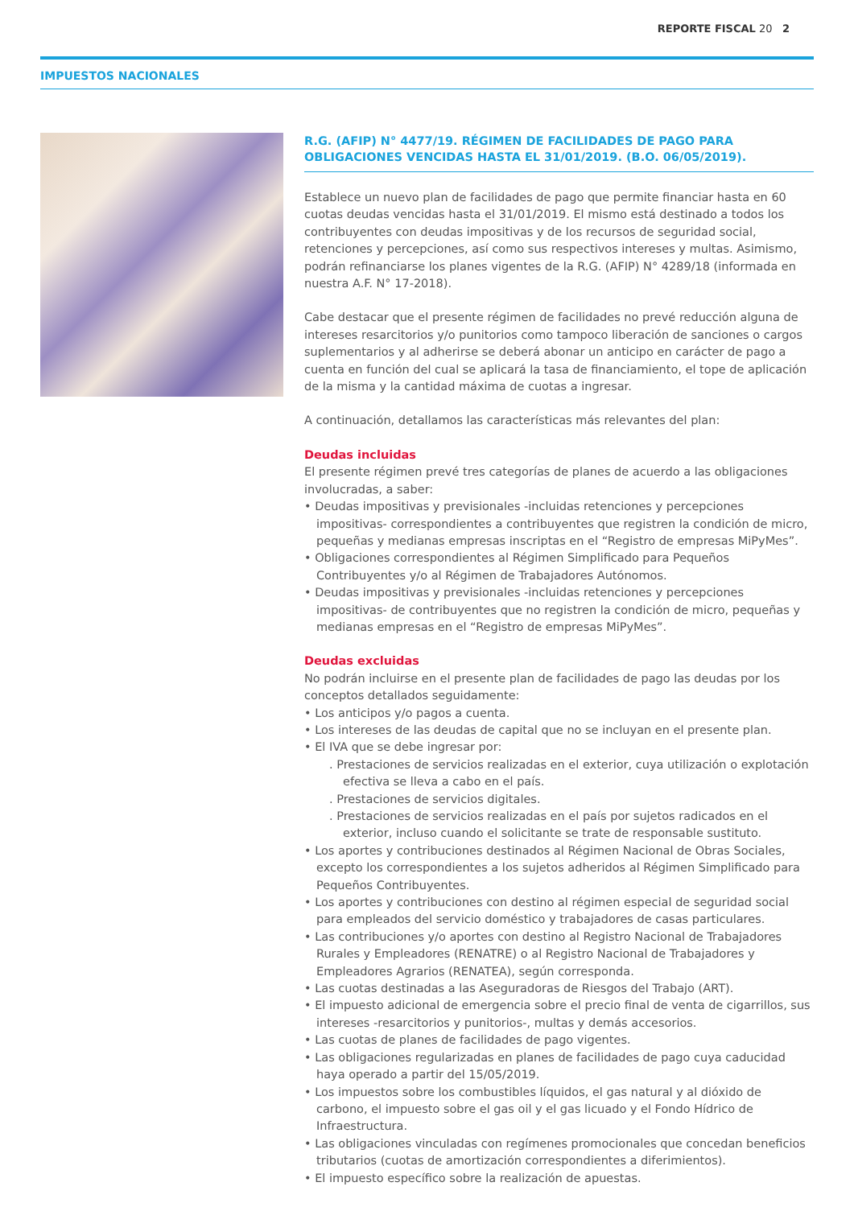REPORTE FISCAL 20 2
IMPUESTOS NACIONALES
R.G. (AFIP) N° 4477/19. RÉGIMEN DE FACILIDADES DE PAGO PARA OBLIGACIONES VENCIDAS HASTA EL 31/01/2019. (B.O. 06/05/2019).
Establece un nuevo plan de facilidades de pago que permite financiar hasta en 60 cuotas deudas vencidas hasta el 31/01/2019. El mismo está destinado a todos los contribuyentes con deudas impositivas y de los recursos de seguridad social, retenciones y percepciones, así como sus respectivos intereses y multas. Asimismo, podrán refinanciarse los planes vigentes de la R.G. (AFIP) N° 4289/18 (informada en nuestra A.F. N° 17-2018).
Cabe destacar que el presente régimen de facilidades no prevé reducción alguna de intereses resarcitorios y/o punitorios como tampoco liberación de sanciones o cargos suplementarios y al adherirse se deberá abonar un anticipo en carácter de pago a cuenta en función del cual se aplicará la tasa de financiamiento, el tope de aplicación de la misma y la cantidad máxima de cuotas a ingresar.
A continuación, detallamos las características más relevantes del plan:
Deudas incluidas
El presente régimen prevé tres categorías de planes de acuerdo a las obligaciones involucradas, a saber:
• Deudas impositivas y previsionales -incluidas retenciones y percepciones impositivas- correspondientes a contribuyentes que registren la condición de micro, pequeñas y medianas empresas inscriptas en el “Registro de empresas MiPyMes”.
• Obligaciones correspondientes al Régimen Simplificado para Pequeños Contribuyentes y/o al Régimen de Trabajadores Autónomos.
• Deudas impositivas y previsionales -incluidas retenciones y percepciones impositivas- de contribuyentes que no registren la condición de micro, pequeñas y medianas empresas en el “Registro de empresas MiPyMes”.
Deudas excluidas
No podrán incluirse en el presente plan de facilidades de pago las deudas por los conceptos detallados seguidamente:
• Los anticipos y/o pagos a cuenta.
• Los intereses de las deudas de capital que no se incluyan en el presente plan.
• El IVA que se debe ingresar por:
. Prestaciones de servicios realizadas en el exterior, cuya utilización o explotación efectiva se lleva a cabo en el país.
. Prestaciones de servicios digitales.
. Prestaciones de servicios realizadas en el país por sujetos radicados en el exterior, incluso cuando el solicitante se trate de responsable sustituto.
• Los aportes y contribuciones destinados al Régimen Nacional de Obras Sociales, excepto los correspondientes a los sujetos adheridos al Régimen Simplificado para Pequeños Contribuyentes.
• Los aportes y contribuciones con destino al régimen especial de seguridad social para empleados del servicio doméstico y trabajadores de casas particulares.
• Las contribuciones y/o aportes con destino al Registro Nacional de Trabajadores Rurales y Empleadores (RENATRE) o al Registro Nacional de Trabajadores y Empleadores Agrarios (RENATEA), según corresponda.
• Las cuotas destinadas a las Aseguradoras de Riesgos del Trabajo (ART).
• El impuesto adicional de emergencia sobre el precio final de venta de cigarrillos, sus intereses -resarcitorios y punitorios-, multas y demás accesorios.
• Las cuotas de planes de facilidades de pago vigentes.
• Las obligaciones regularizadas en planes de facilidades de pago cuya caducidad haya operado a partir del 15/05/2019.
• Los impuestos sobre los combustibles líquidos, el gas natural y al dióxido de carbono, el impuesto sobre el gas oil y el gas licuado y el Fondo Hídrico de Infraestructura.
• Las obligaciones vinculadas con regímenes promocionales que concedan beneficios tributarios (cuotas de amortización correspondientes a diferimientos).
• El impuesto específico sobre la realización de apuestas.